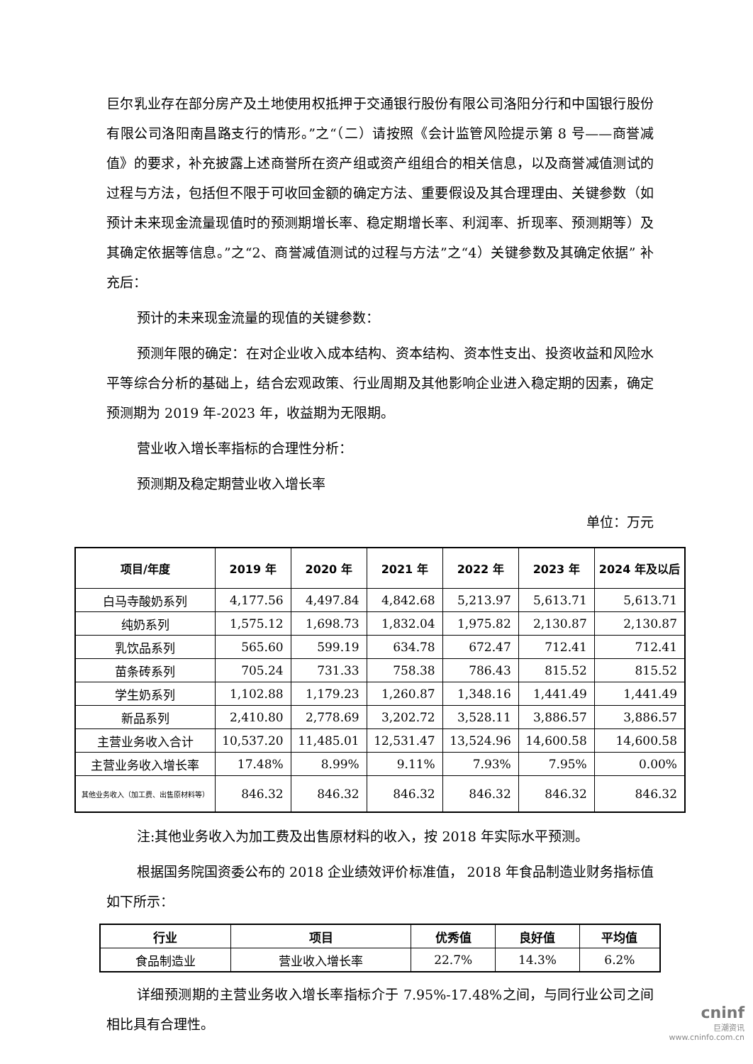巨尔乳业存在部分房产及土地使用权抵押于交通银行股份有限公司洛阳分行和中国银行股份有限公司洛阳南昌路支行的情形。”之“（二）请按照《会计监管风险提示第 8 号——商誉减值》的要求，补充披露上述商誉所在资产组或资产组组合的相关信息，以及商誉减值测试的过程与方法，包括但不限于可收回金额的确定方法、重要假设及其合理理由、关键参数（如预计未来现金流量现值时的预测期增长率、稳定期增长率、利润率、折现率、预测期等）及其确定依据等信息。”之“2、商誉减值测试的过程与方法”之“4）关键参数及其确定依据” 补充后：
预计的未来现金流量的现值的关键参数：
预测年限的确定：在对企业收入成本结构、资本结构、资本性支出、投资收益和风险水平等综合分析的基础上，结合宏观政策、行业周期及其他影响企业进入稳定期的因素，确定预测期为 2019 年-2023 年，收益期为无限期。
营业收入增长率指标的合理性分析：
预测期及稳定期营业收入增长率
单位：万元
| 项目/年度 | 2019 年 | 2020 年 | 2021 年 | 2022 年 | 2023 年 | 2024 年及以后 |
| --- | --- | --- | --- | --- | --- | --- |
| 白马寺酸奶系列 | 4,177.56 | 4,497.84 | 4,842.68 | 5,213.97 | 5,613.71 | 5,613.71 |
| 纯奶系列 | 1,575.12 | 1,698.73 | 1,832.04 | 1,975.82 | 2,130.87 | 2,130.87 |
| 乳饮品系列 | 565.60 | 599.19 | 634.78 | 672.47 | 712.41 | 712.41 |
| 苗条砖系列 | 705.24 | 731.33 | 758.38 | 786.43 | 815.52 | 815.52 |
| 学生奶系列 | 1,102.88 | 1,179.23 | 1,260.87 | 1,348.16 | 1,441.49 | 1,441.49 |
| 新品系列 | 2,410.80 | 2,778.69 | 3,202.72 | 3,528.11 | 3,886.57 | 3,886.57 |
| 主营业务收入合计 | 10,537.20 | 11,485.01 | 12,531.47 | 13,524.96 | 14,600.58 | 14,600.58 |
| 主营业务收入增长率 | 17.48% | 8.99% | 9.11% | 7.93% | 7.95% | 0.00% |
| 其他业务收入（加工费、出售原材料等） | 846.32 | 846.32 | 846.32 | 846.32 | 846.32 | 846.32 |
注:其他业务收入为加工费及出售原材料的收入，按 2018 年实际水平预测。
根据国务院国资委公布的 2018 企业绩效评价标准值， 2018 年食品制造业财务指标值如下所示：
| 行业 | 项目 | 优秀值 | 良好值 | 平均值 |
| --- | --- | --- | --- | --- |
| 食品制造业 | 营业收入增长率 | 22.7% | 14.3% | 6.2% |
详细预测期的主营业务收入增长率指标介于 7.95%-17.48%之间，与同行业公司之间相比具有合理性。
cninf
巨潮资讯
www.cninfo.com.cn